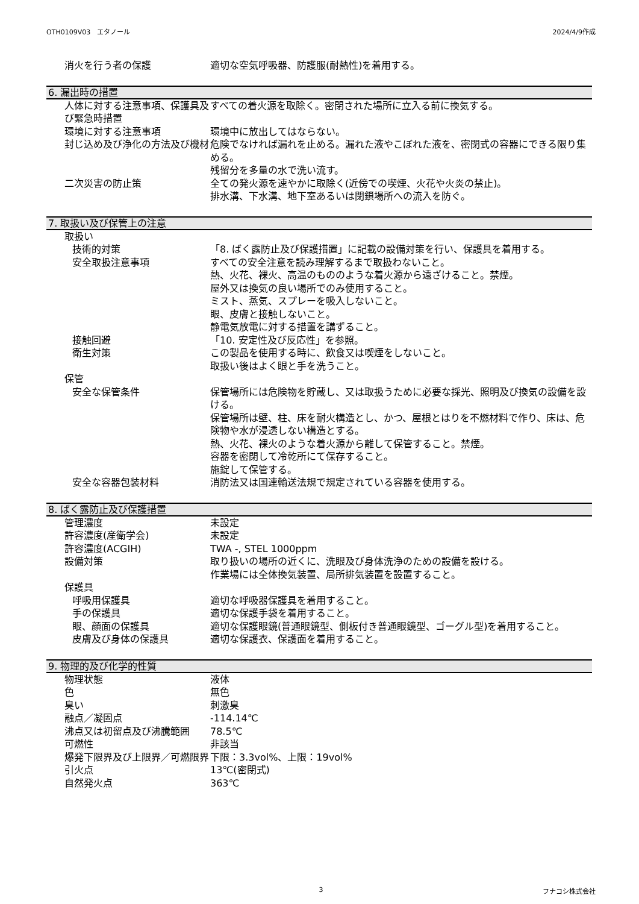OTH0109V03　エタノール 2024/4/9作成
消火を行う者の保護 適切な空気呼吸器、防護服(耐熱性)を着用する。
6. 漏出時の措置
人体に対する注意事項、保護具及び緊急時措置
すべての着火源を取除く。密閉された場所に立入る前に換気する。
環境に対する注意事項 環境中に放出してはならない。
封じ込め及び浄化の方法及び機材 危険でなければ漏れを止める。漏れた液やこぼれた液を、密閉式の容器にできる限り集める。
残留分を多量の水で洗い流す。
二次災害の防止策 全ての発火源を速やかに取除く(近傍での喫煙、火花や火炎の禁止)。
排水溝、下水溝、地下室あるいは閉鎖場所への流入を防ぐ。
7. 取扱い及び保管上の注意
取扱い
技術的対策 「8. ばく露防止及び保護措置」に記載の設備対策を行い、保護具を着用する。
安全取扱注意事項 すべての安全注意を読み理解するまで取扱わないこと。
熱、火花、裸火、高温のもののような着火源から遠ざけること。禁煙。
屋外又は換気の良い場所でのみ使用すること。
ミスト、蒸気、スプレーを吸入しないこと。
眼、皮膚と接触しないこと。
静電気放電に対する措置を講ずること。
接触回避 「10. 安定性及び反応性」を参照。
衛生対策 この製品を使用する時に、飲食又は喫煙をしないこと。
取扱い後はよく眼と手を洗うこと。
保管
安全な保管条件 保管場所には危険物を貯蔵し、又は取扱うために必要な採光、照明及び換気の設備を設ける。
保管場所は壁、柱、床を耐火構造とし、かつ、屋根とはりを不燃材料で作り、床は、危険物や水が浸透しない構造とする。
熱、火花、裸火のような着火源から離して保管すること。禁煙。
容器を密閉して冷乾所にて保存すること。
施錠して保管する。
安全な容器包装材料 消防法又は国連輸送法規で規定されている容器を使用する。
8. ばく露防止及び保護措置
管理濃度 未設定
許容濃度(産衛学会) 未設定
許容濃度(ACGIH) TWA -, STEL 1000ppm
設備対策 取り扱いの場所の近くに、洗眼及び身体洗浄のための設備を設ける。
作業場には全体換気装置、局所排気装置を設置すること。
保護具
呼吸用保護具 適切な呼吸器保護具を着用すること。
手の保護具 適切な保護手袋を着用すること。
眼、顔面の保護具 適切な保護眼鏡(普通眼鏡型、側板付き普通眼鏡型、ゴーグル型)を着用すること。
皮膚及び身体の保護具 適切な保護衣、保護面を着用すること。
9. 物理的及び化学的性質
物理状態 液体
色 無色
臭い 刺激臭
融点／凝固点 -114.14℃
沸点又は初留点及び沸騰範囲 78.5℃
可燃性 非該当
爆発下限界及び上限界／可燃限界 下限：3.3vol%、上限：19vol%
引火点 13℃(密閉式)
自然発火点 363℃
3 フナコシ株式会社